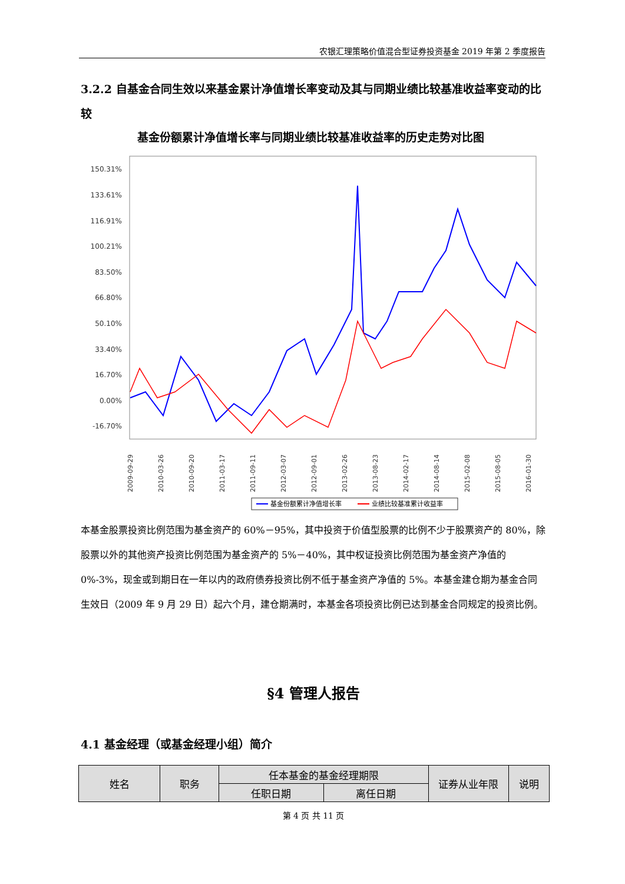农银汇理策略价值混合型证券投资基金 2019 年第 2 季度报告
3.2.2 自基金合同生效以来基金累计净值增长率变动及其与同期业绩比较基准收益率变动的比较
基金份额累计净值增长率与同期业绩比较基准收益率的历史走势对比图
150.31%
133.61%
116.91%
100.21%
83.50%
66.80%
50.10%
33.40%
16.70%
0.00%
-16.70%
2009-09-29
2010-03-26
2010-09-20
2011-03-17
2011-09-11
2012-03-07
2012-09-01
2013-02-26
2013-08-23
2014-02-17
2014-08-14
2015-02-08
2015-08-05
2016-01-30
基金份额累计净值增长率
业绩比较基准累计收益率
本基金股票投资比例范围为基金资产的 60%－95%，其中投资于价值型股票的比例不少于股票资产的 80%，除股票以外的其他资产投资比例范围为基金资产的 5%－40%，其中权证投资比例范围为基金资产净值的 0%-3%，现金或到期日在一年以内的政府债券投资比例不低于基金资产净值的 5%。本基金建仓期为基金合同生效日（2009 年 9 月 29 日）起六个月，建仓期满时，本基金各项投资比例已达到基金合同规定的投资比例。
§4 管理人报告
4.1 基金经理（或基金经理小组）简介
| 姓名 | 职务 | 任本基金的基金经理期限 | | 证券从业年限 | 说明 |
| | | 任职日期 | 离任日期 | | |
第 4 页 共 11 页